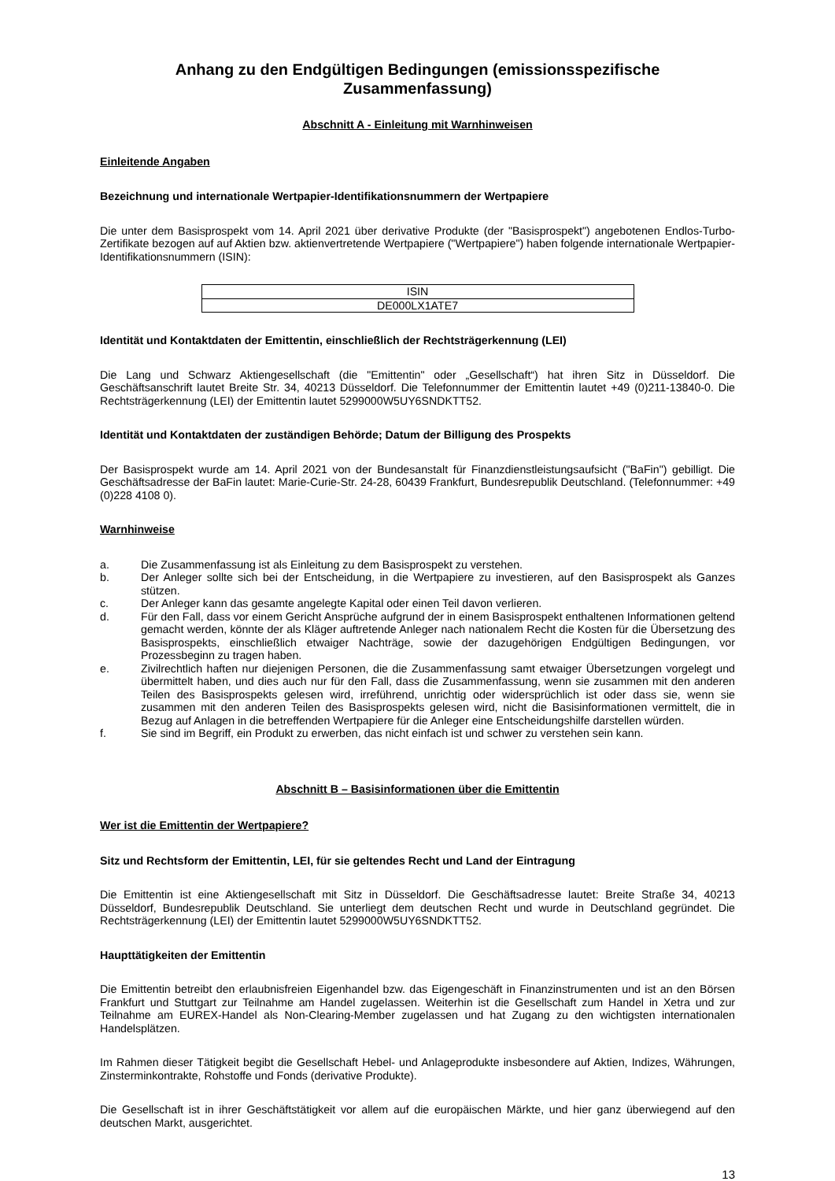Anhang zu den Endgültigen Bedingungen (emissionsspezifische Zusammenfassung)
Abschnitt A - Einleitung mit Warnhinweisen
Einleitende Angaben
Bezeichnung und internationale Wertpapier-Identifikationsnummern der Wertpapiere
Die unter dem Basisprospekt vom 14. April 2021 über derivative Produkte (der "Basisprospekt") angebotenen Endlos-Turbo-Zertifikate bezogen auf auf Aktien bzw. aktienvertretende Wertpapiere ("Wertpapiere") haben folgende internationale Wertpapier-Identifikationsnummern (ISIN):
| ISIN |
| DE000LX1ATE7 |
Identität und Kontaktdaten der Emittentin, einschließlich der Rechtsträgerkennung (LEI)
Die Lang und Schwarz Aktiengesellschaft (die "Emittentin" oder „Gesellschaft“) hat ihren Sitz in Düsseldorf. Die Geschäftsanschrift lautet Breite Str. 34, 40213 Düsseldorf. Die Telefonnummer der Emittentin lautet +49 (0)211-13840-0. Die Rechtsträgerkennung (LEI) der Emittentin lautet 5299000W5UY6SNDKTT52.
Identität und Kontaktdaten der zuständigen Behörde; Datum der Billigung des Prospekts
Der Basisprospekt wurde am 14. April 2021 von der Bundesanstalt für Finanzdienstleistungsaufsicht ("BaFin") gebilligt. Die Geschäftsadresse der BaFin lautet: Marie-Curie-Str. 24-28, 60439 Frankfurt, Bundesrepublik Deutschland. (Telefonnummer: +49 (0)228 4108 0).
Warnhinweise
a. Die Zusammenfassung ist als Einleitung zu dem Basisprospekt zu verstehen.
b. Der Anleger sollte sich bei der Entscheidung, in die Wertpapiere zu investieren, auf den Basisprospekt als Ganzes stützen.
c. Der Anleger kann das gesamte angelegte Kapital oder einen Teil davon verlieren.
d. Für den Fall, dass vor einem Gericht Ansprüche aufgrund der in einem Basisprospekt enthaltenen Informationen geltend gemacht werden, könnte der als Kläger auftretende Anleger nach nationalem Recht die Kosten für die Übersetzung des Basisprospekts, einschließlich etwaiger Nachträge, sowie der dazugehörigen Endgültigen Bedingungen, vor Prozessbeginn zu tragen haben.
e. Zivilrechtlich haften nur diejenigen Personen, die die Zusammenfassung samt etwaiger Übersetzungen vorgelegt und übermittelt haben, und dies auch nur für den Fall, dass die Zusammenfassung, wenn sie zusammen mit den anderen Teilen des Basisprospekts gelesen wird, irreführend, unrichtig oder widersprüchlich ist oder dass sie, wenn sie zusammen mit den anderen Teilen des Basisprospekts gelesen wird, nicht die Basisinformationen vermittelt, die in Bezug auf Anlagen in die betreffenden Wertpapiere für die Anleger eine Entscheidungshilfe darstellen würden.
f. Sie sind im Begriff, ein Produkt zu erwerben, das nicht einfach ist und schwer zu verstehen sein kann.
Abschnitt B – Basisinformationen über die Emittentin
Wer ist die Emittentin der Wertpapiere?
Sitz und Rechtsform der Emittentin, LEI, für sie geltendes Recht und Land der Eintragung
Die Emittentin ist eine Aktiengesellschaft mit Sitz in Düsseldorf. Die Geschäftsadresse lautet: Breite Straße 34, 40213 Düsseldorf, Bundesrepublik Deutschland. Sie unterliegt dem deutschen Recht und wurde in Deutschland gegründet. Die Rechtsträgerkennung (LEI) der Emittentin lautet 5299000W5UY6SNDKTT52.
Haupttätigkeiten der Emittentin
Die Emittentin betreibt den erlaubnisfreien Eigenhandel bzw. das Eigengeschäft in Finanzinstrumenten und ist an den Börsen Frankfurt und Stuttgart zur Teilnahme am Handel zugelassen. Weiterhin ist die Gesellschaft zum Handel in Xetra und zur Teilnahme am EUREX-Handel als Non-Clearing-Member zugelassen und hat Zugang zu den wichtigsten internationalen Handelsplätzen.
Im Rahmen dieser Tätigkeit begibt die Gesellschaft Hebel- und Anlageprodukte insbesondere auf Aktien, Indizes, Währungen, Zinsterminkontrakte, Rohstoffe und Fonds (derivative Produkte).
Die Gesellschaft ist in ihrer Geschäftstätigkeit vor allem auf die europäischen Märkte, und hier ganz überwiegend auf den deutschen Markt, ausgerichtet.
13